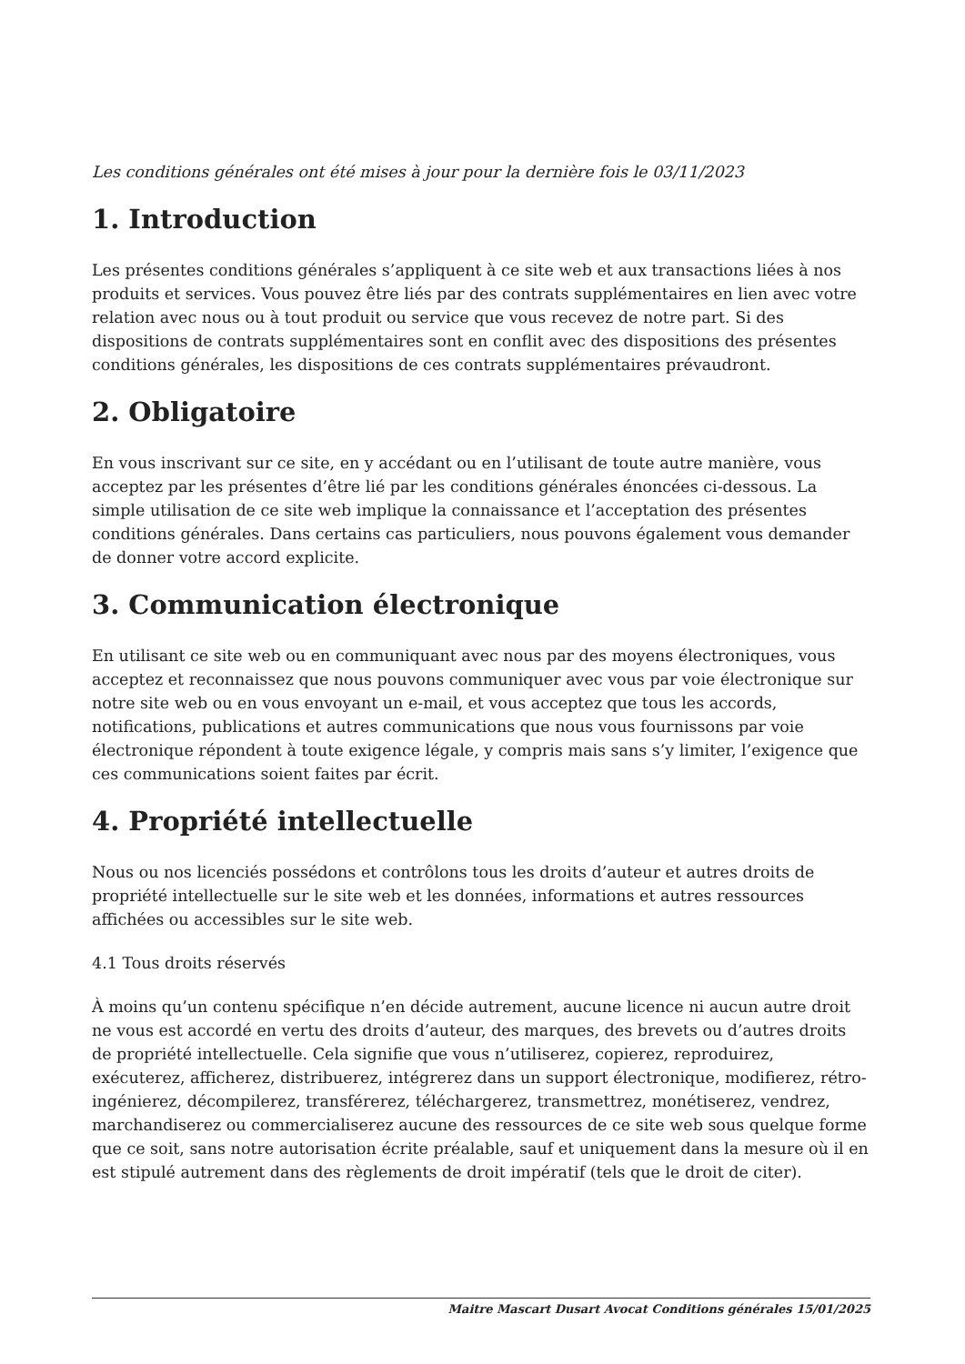Les conditions générales ont été mises à jour pour la dernière fois le 03/11/2023
1. Introduction
Les présentes conditions générales s’appliquent à ce site web et aux transactions liées à nos produits et services. Vous pouvez être liés par des contrats supplémentaires en lien avec votre relation avec nous ou à tout produit ou service que vous recevez de notre part. Si des dispositions de contrats supplémentaires sont en conflit avec des dispositions des présentes conditions générales, les dispositions de ces contrats supplémentaires prévaudront.
2. Obligatoire
En vous inscrivant sur ce site, en y accédant ou en l’utilisant de toute autre manière, vous acceptez par les présentes d’être lié par les conditions générales énoncées ci-dessous. La simple utilisation de ce site web implique la connaissance et l’acceptation des présentes conditions générales. Dans certains cas particuliers, nous pouvons également vous demander de donner votre accord explicite.
3. Communication électronique
En utilisant ce site web ou en communiquant avec nous par des moyens électroniques, vous acceptez et reconnaissez que nous pouvons communiquer avec vous par voie électronique sur notre site web ou en vous envoyant un e-mail, et vous acceptez que tous les accords, notifications, publications et autres communications que nous vous fournissons par voie électronique répondent à toute exigence légale, y compris mais sans s’y limiter, l’exigence que ces communications soient faites par écrit.
4. Propriété intellectuelle
Nous ou nos licenciés possédons et contrôlons tous les droits d’auteur et autres droits de propriété intellectuelle sur le site web et les données, informations et autres ressources affichées ou accessibles sur le site web.
4.1 Tous droits réservés
À moins qu’un contenu spécifique n’en décide autrement, aucune licence ni aucun autre droit ne vous est accordé en vertu des droits d’auteur, des marques, des brevets ou d’autres droits de propriété intellectuelle. Cela signifie que vous n’utiliserez, copierez, reproduirez, exécuterez, afficherez, distribuerez, intégrerez dans un support électronique, modifierez, rétro-ingénierez, décompilerez, transférerez, téléchargerez, transmettrez, monétiserez, vendrez, marchandiserez ou commercialiserez aucune des ressources de ce site web sous quelque forme que ce soit, sans notre autorisation écrite préalable, sauf et uniquement dans la mesure où il en est stipulé autrement dans des règlements de droit impératif (tels que le droit de citer).
Maitre Mascart Dusart Avocat Conditions générales 15/01/2025